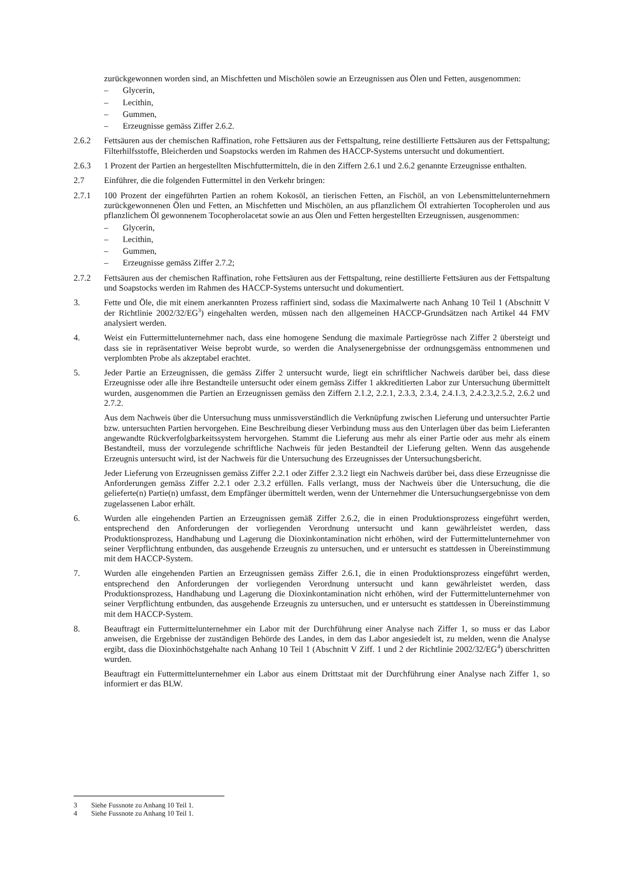zurückgewonnen worden sind, an Mischfetten und Mischölen sowie an Erzeugnissen aus Ölen und Fetten, ausgenommen:
– Glycerin,
– Lecithin,
– Gummen,
– Erzeugnisse gemäss Ziffer 2.6.2.
2.6.2 Fettsäuren aus der chemischen Raffination, rohe Fettsäuren aus der Fettspaltung, reine destillierte Fettsäuren aus der Fettspaltung; Filterhilfsstoffe, Bleicherden und Soapstocks werden im Rahmen des HACCP-Systems untersucht und dokumentiert.
2.6.3 1 Prozent der Partien an hergestellten Mischfuttermitteln, die in den Ziffern 2.6.1 und 2.6.2 genannte Erzeugnisse enthalten.
2.7 Einführer, die die folgenden Futtermittel in den Verkehr bringen:
2.7.1 100 Prozent der eingeführten Partien an rohem Kokosöl, an tierischen Fetten, an Fischöl, an von Lebensmittelunternehmern zurückgewonnenen Ölen und Fetten, an Mischfetten und Mischölen, an aus pflanzlichem Öl extrahierten Tocopherolen und aus pflanzlichem Öl gewonnenem Tocopherolacetat sowie an aus Ölen und Fetten hergestellten Erzeugnissen, ausgenommen:
– Glycerin,
– Lecithin,
– Gummen,
– Erzeugnisse gemäss Ziffer 2.7.2;
2.7.2 Fettsäuren aus der chemischen Raffination, rohe Fettsäuren aus der Fettspaltung, reine destillierte Fettsäuren aus der Fettspaltung und Soapstocks werden im Rahmen des HACCP-Systems untersucht und dokumentiert.
3. Fette und Öle, die mit einem anerkannten Prozess raffiniert sind, sodass die Maximalwerte nach Anhang 10 Teil 1 (Abschnitt V der Richtlinie 2002/32/EG<sup>3</sup>) eingehalten werden, müssen nach den allgemeinen HACCP-Grundsätzen nach Artikel 44 FMV analysiert werden.
4. Weist ein Futtermittelunternehmer nach, dass eine homogene Sendung die maximale Partiegrösse nach Ziffer 2 übersteigt und dass sie in repräsentativer Weise beprobt wurde, so werden die Analysenergebnisse der ordnungs­gemäss entnommenen und verplombten Probe als akzeptabel erachtet.
5. Jeder Partie an Erzeugnissen, die gemäss Ziffer 2 untersucht wurde, liegt ein schriftlicher Nachweis darüber bei, dass diese Erzeugnisse oder alle ihre Bestandteile untersucht oder einem gemäss Ziffer 1 akkreditierten Labor zur Untersuchung übermittelt wurden, ausgenommen die Partien an Erzeugnissen gemäss den Ziffern 2.1.2, 2.2.1, 2.3.3, 2.3.4, 2.4.1.3, 2.4.2.3,2.5.2, 2.6.2 und 2.7.2.
Aus dem Nachweis über die Untersuchung muss unmissverständlich die Verknüpfung zwischen Lieferung und untersuchter Partie bzw. untersuchten Partien hervorgehen. Eine Beschreibung dieser Verbindung muss aus den Unterlagen über das beim Lieferanten angewandte Rückverfolgbarkeitssystem hervorgehen. Stammt die Lieferung aus mehr als einer Partie oder aus mehr als einem Bestandteil, muss der vorzulegende schriftliche Nachweis für jeden Bestandteil der Lieferung gelten. Wenn das ausgehende Erzeugnis untersucht wird, ist der Nachweis für die Untersuchung des Erzeugnisses der Untersuchungsbericht.
Jeder Lieferung von Erzeugnissen gemäss Ziffer 2.2.1 oder Ziffer 2.3.2 liegt ein Nachweis darüber bei, dass diese Erzeugnisse die Anforderungen gemäss Ziffer 2.2.1 oder 2.3.2 erfüllen. Falls verlangt, muss der Nachweis über die Untersuchung, die die gelieferte(n) Partie(n) umfasst, dem Empfänger übermittelt werden, wenn der Unternehmer die Untersuchungsergebnisse von dem zugelassenen Labor erhält.
6. Wurden alle eingehenden Partien an Erzeugnissen gemäß Ziffer 2.6.2, die in einen Produktionsprozess eingeführt werden, entsprechend den Anforderungen der vorliegenden Verordnung untersucht und kann gewährleistet werden, dass Produktionsprozess, Handhabung und Lagerung die Dioxinkontamination nicht erhöhen, wird der Futtermittelunternehmer von seiner Verpflichtung entbunden, das ausgehende Erzeugnis zu untersuchen, und er untersucht es stattdessen in Übereinstimmung mit dem HACCP-System.
7. Wurden alle eingehenden Partien an Erzeugnissen gemäss Ziffer 2.6.1, die in einen Produktionsprozess eingeführt werden, entsprechend den Anforderungen der vorliegenden Verordnung untersucht und kann gewährleistet werden, dass Produktionsprozess, Handhabung und Lagerung die Dioxinkontamination nicht erhöhen, wird der Futtermittelunternehmer von seiner Verpflichtung entbunden, das ausgehende Erzeugnis zu untersuchen, und er untersucht es stattdessen in Übereinstimmung mit dem HACCP-System.
8. Beauftragt ein Futtermittelunternehmer ein Labor mit der Durchführung einer Analyse nach Ziffer 1, so muss er das Labor anweisen, die Ergebnisse der zuständigen Behörde des Landes, in dem das Labor angesiedelt ist, zu melden, wenn die Analyse ergibt, dass die Dioxinhöchstgehalte nach Anhang 10 Teil 1 (Abschnitt V Ziff. 1 und 2 der Richtlinie 2002/32/EG<sup>4</sup>) überschritten wurden.
Beauftragt ein Futtermittelunternehmer ein Labor aus einem Drittstaat mit der Durchführung einer Analyse nach Ziffer 1, so informiert er das BLW.
3 Siehe Fussnote zu Anhang 10 Teil 1.
4 Siehe Fussnote zu Anhang 10 Teil 1.